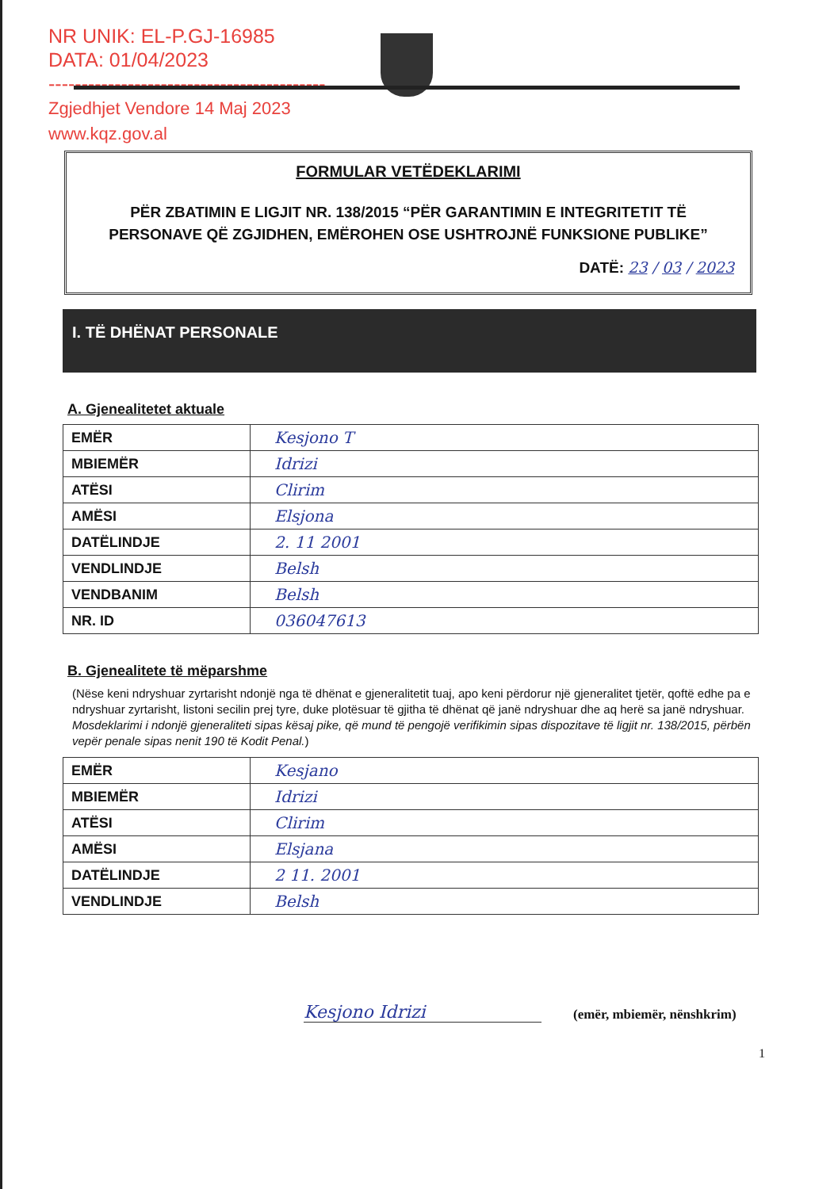NR UNIK: EL-P.GJ-16985
DATA: 01/04/2023
------------------------------------------
Zgjedhjet Vendore 14 Maj 2023
www.kqz.gov.al
FORMULAR VETËDEKLARIMI
PËR ZBATIMIN E LIGJIT NR. 138/2015 “PËR GARANTIMIN E INTEGRITETIT TË PERSONAVE QË ZGJIDHEN, EMËROHEN OSE USHTROJNË FUNKSIONE PUBLIKE”
DATË: 23 / 03 / 2023
I. TË DHËNAT PERSONALE
A. Gjenealitetet aktuale
| EMËR | Kesjono T |
| MBIEMËR | Idrizi |
| ATËSI | Clirim |
| AMËSI | Elsjona |
| DATËLINDJE | 2. 11 2001 |
| VENDLINDJE | Belsh |
| VENDBANIM | Belsh |
| NR. ID | 036047613 |
B. Gjenealitete të mëparshme
(Nëse keni ndryshuar zyrtarisht ndonjë nga të dhënat e gjeneralitetit tuaj, apo keni përdorur një gjeneralitet tjetër, qoftë edhe pa e ndryshuar zyrtarisht, listoni secilin prej tyre, duke plotësuar të gjitha të dhënat që janë ndryshuar dhe aq herë sa janë ndryshuar. Mosdeklarimi i ndonjë gjeneraliteti sipas kësaj pike, që mund të pengojë verifikimin sipas dispozitave të ligjit nr. 138/2015, përbën vepër penale sipas nenit 190 të Kodit Penal.)
| EMËR | Kesjano |
| MBIEMËR | Idrizi |
| ATËSI | Clirim |
| AMËSI | Elsjana |
| DATËLINDJE | 2 11. 2001 |
| VENDLINDJE | Belsh |
Kesjono Idrizi
(emër, mbiemër, nënshkrim)
1